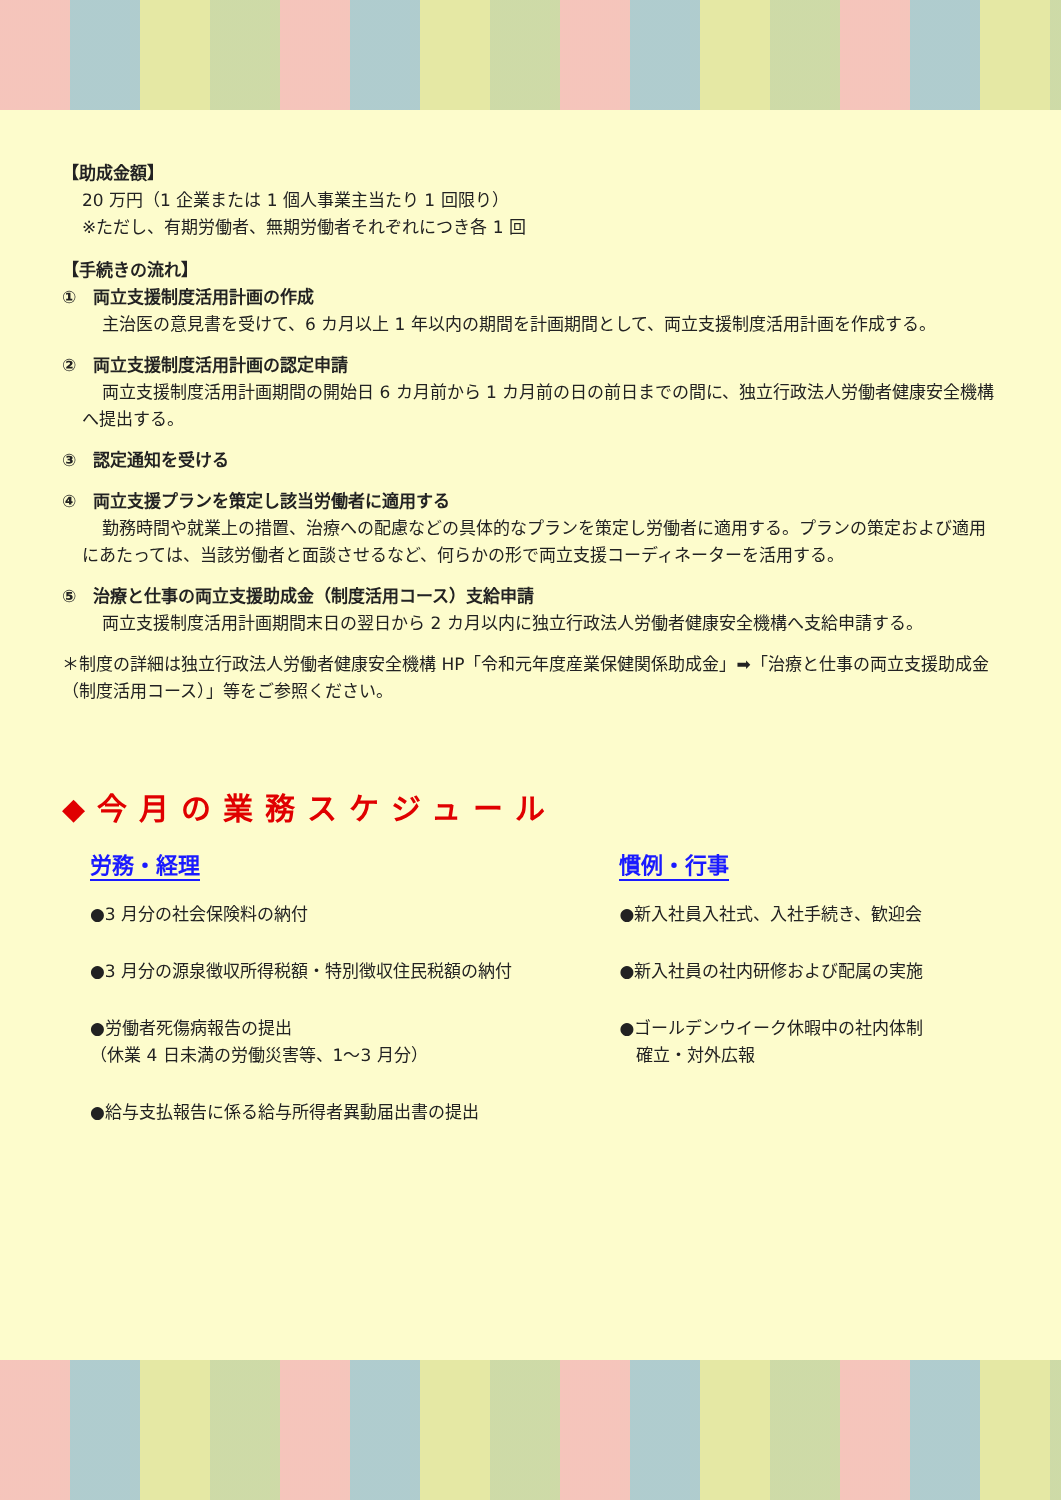【助成金額】
20 万円（1 企業または 1 個人事業主当たり 1 回限り）
※ただし、有期労働者、無期労働者それぞれにつき各 1 回
【手続きの流れ】
①　両立支援制度活用計画の作成
主治医の意見書を受けて、6 カ月以上 1 年以内の期間を計画期間として、両立支援制度活用計画を作成する。
②　両立支援制度活用計画の認定申請
両立支援制度活用計画期間の開始日 6 カ月前から 1 カ月前の日の前日までの間に、独立行政法人労働者健康安全機構へ提出する。
③　認定通知を受ける
④　両立支援プランを策定し該当労働者に適用する
勤務時間や就業上の措置、治療への配慮などの具体的なプランを策定し労働者に適用する。プランの策定および適用にあたっては、当該労働者と面談させるなど、何らかの形で両立支援コーディネーターを活用する。
⑤　治療と仕事の両立支援助成金（制度活用コース）支給申請
両立支援制度活用計画期間末日の翌日から 2 カ月以内に独立行政法人労働者健康安全機構へ支給申請する。
＊制度の詳細は独立行政法人労働者健康安全機構 HP「令和元年度産業保健関係助成金」➡「治療と仕事の両立支援助成金（制度活用コース）」等をご参照ください。
◆今月の業務スケジュール
労務・経理
●3 月分の社会保険料の納付
●3 月分の源泉徴収所得税額・特別徴収住民税額の納付
●労働者死傷病報告の提出
（休業 4 日未満の労働災害等、1～3 月分）
●給与支払報告に係る給与所得者異動届出書の提出
慣例・行事
●新入社員入社式、入社手続き、歓迎会
●新入社員の社内研修および配属の実施
●ゴールデンウイーク休暇中の社内体制
　確立・対外広報